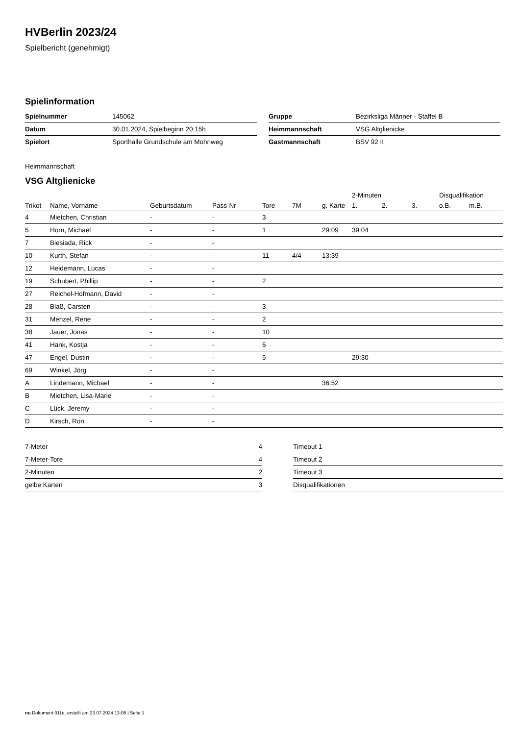HVBerlin 2023/24
Spielbericht (genehmigt)
Spielinformation
| Spielnummer | 145062 |
| Datum | 30.01.2024, Spielbeginn 20:15h |
| Spielort | Sporthalle Grundschule am Mohnweg |
| Gruppe | Bezirksliga Männer - Staffel B |
| Heimmannschaft | VSG Altglienicke |
| Gastmannschaft | BSV 92 II |
Heimmannschaft
VSG Altglienicke
| | | | | | | | 2-Minuten | | | Disqualifikation | |
| --- | --- | --- | --- | --- | --- | --- | --- | --- | --- | --- | --- |
| Trikot | Name, Vorname | Geburtsdatum | Pass-Nr | Tore | 7M | g. Karte | 1. | 2. | 3. | o.B. | m.B. |
| 4 | Mietchen, Christian | - | - | 3 | | | | | | | |
| 5 | Horn, Michael | - | - | 1 | | 29:09 | 39:04 | | | | |
| 7 | Biesiada, Rick | - | - | | | | | | | | |
| 10 | Kurth, Stefan | - | - | 11 | 4/4 | 13:39 | | | | | |
| 12 | Heidemann, Lucas | - | - | | | | | | | | |
| 19 | Schubert, Phillip | - | - | 2 | | | | | | | |
| 27 | Reichel-Hofmann, David | - | - | | | | | | | | |
| 28 | Blaß, Carsten | - | - | 3 | | | | | | | |
| 31 | Menzel, Rene | - | - | 2 | | | | | | | |
| 38 | Jauer, Jonas | - | - | 10 | | | | | | | |
| 41 | Hank, Kostja | - | - | 6 | | | | | | | |
| 47 | Engel, Dustin | - | - | 5 | | | 29:30 | | | | |
| 69 | Winkel, Jörg | - | - | | | | | | | | |
| A | Lindemann, Michael | - | - | | | 36:52 | | | | | |
| B | Mietchen, Lisa-Marie | - | - | | | | | | | | |
| C | Lück, Jeremy | - | - | | | | | | | | |
| D | Kirsch, Ron | - | - | | | | | | | | |
| 7-Meter | 4 |
| 7-Meter-Tore | 4 |
| 2-Minuten | 2 |
| gelbe Karten | 3 |
| Timeout 1 |
| Timeout 2 |
| Timeout 3 |
| Disqualifikationen |
nu.Dokument 011e, erstellt am 23.07.2024 13:08 | Seite 1